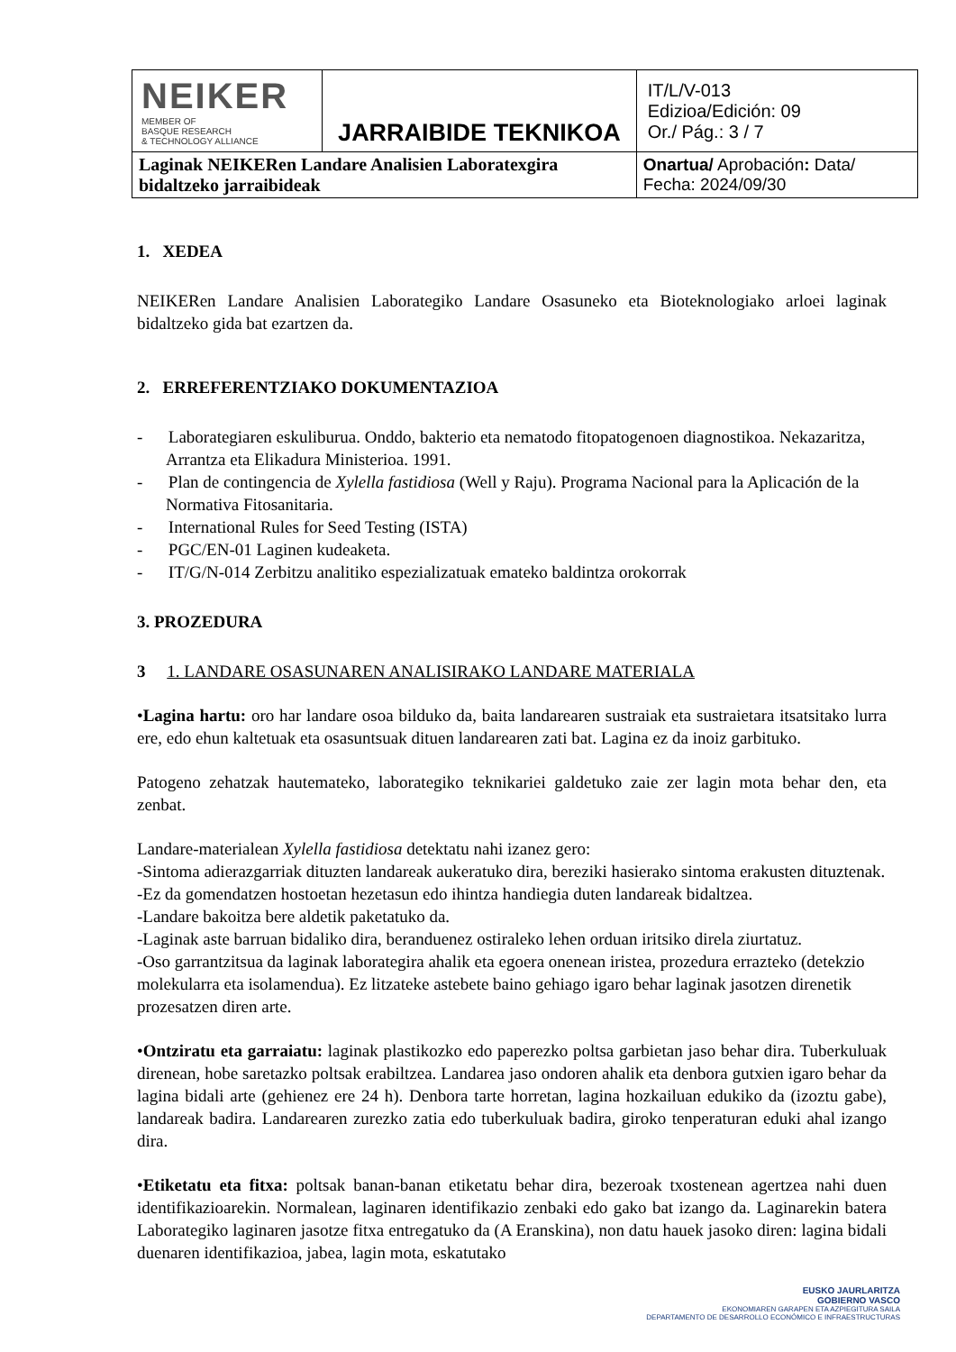| NEIKER MEMBER OF BASQUE RESEARCH & TECHNOLOGY ALLIANCE | JARRAIBIDE TEKNIKOA | IT/L/V-013 Edizioa/Edición: 09 Or./ Pág.: 3 / 7 |
| Laginak NEIKERen Landare Analisien Laboratexgira bidaltzeko jarraibideak | | Onartua/ Aprobación : Data/ Fecha: 2024/09/30 |
1. XEDEA
NEIKERen Landare Analisien Laborategiko Landare Osasuneko eta Bioteknologiako arloei laginak bidaltzeko gida bat ezartzen da.
2. ERREFERENTZIAKO DOKUMENTAZIOA
- Laborategiaren eskuliburua. Onddo, bakterio eta nematodo fitopatogenoen diagnostikoa. Nekazaritza, Arrantza eta Elikadura Ministerioa. 1991.
- Plan de contingencia de Xylella fastidiosa (Well y Raju). Programa Nacional para la Aplicación de la Normativa Fitosanitaria.
- International Rules for Seed Testing (ISTA)
- PGC/EN-01 Laginen kudeaketa.
- IT/G/N-014 Zerbitzu analitiko espezializatuak emateko baldintza orokorrak
3. PROZEDURA
3 1. LANDARE OSASUNAREN ANALISIRAKO LANDARE MATERIALA
•Lagina hartu: oro har landare osoa bilduko da, baita landarearen sustraiak eta sustraietara itsatsitako lurra ere, edo ehun kaltetuak eta osasuntsuak dituen landarearen zati bat. Lagina ez da inoiz garbituko.
Patogeno zehatzak hautemateko, laborategiko teknikariei galdetuko zaie zer lagin mota behar den, eta zenbat.
Landare-materialean Xylella fastidiosa detektatu nahi izanez gero:
-Sintoma adierazgarriak dituzten landareak aukeratuko dira, bereziki hasierako sintoma erakusten dituztenak.
-Ez da gomendatzen hostoetan hezetasun edo ihintza handiegia duten landareak bidaltzea.
-Landare bakoitza bere aldetik paketatuko da.
-Laginak aste barruan bidaliko dira, beranduenez ostiraleko lehen orduan iritsiko direla ziurtatuz.
-Oso garrantzitsua da laginak laborategira ahalik eta egoera onenean iristea, prozedura errazteko (detekzio molekularra eta isolamendua). Ez litzateke astebete baino gehiago igaro behar laginak jasotzen direnetik prozesatzen diren arte.
•Ontziratu eta garraiatu: laginak plastikozko edo paperezko poltsa garbietan jaso behar dira. Tuberkuluak direnean, hobe saretazko poltsak erabiltzea. Landarea jaso ondoren ahalik eta denbora gutxien igaro behar da lagina bidali arte (gehienez ere 24 h). Denbora tarte horretan, lagina hozkailuan edukiko da (izoztu gabe), landareak badira. Landarearen zurezko zatia edo tuberkuluak badira, giroko tenperaturan eduki ahal izango dira.
•Etiketatu eta fitxa: poltsak banan-banan etiketatu behar dira, bezeroak txostenean agertzea nahi duen identifikazioarekin. Normalean, laginaren identifikazio zenbaki edo gako bat izango da. Laginarekin batera Laborategiko laginaren jasotze fitxa entregatuko da (A Eranskina), non datu hauek jasoko diren: lagina bidali duenaren identifikazioa, jabea, lagin mota, eskatutako
EUSKO JAURLARITZA
GOBIERNO VASCO
EKONOMIAREN GARAPEN ETA AZPIEGITURA SAILA
DEPARTAMENTO DE DESARROLLO ECONÓMICO E INFRAESTRUCTURAS